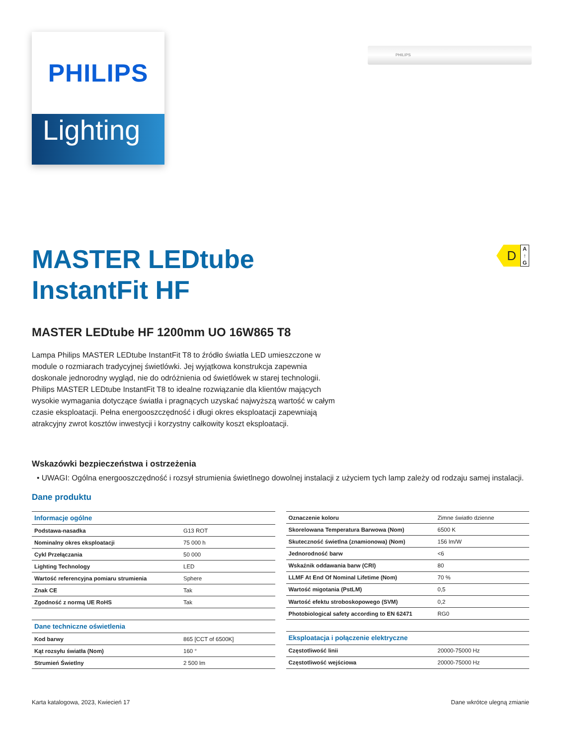PHILIPS
Lighting
PHILIPS
D
A
↑
G
MASTER LEDtube
InstantFit HF
MASTER LEDtube HF 1200mm UO 16W865 T8
Lampa Philips MASTER LEDtube InstantFit T8 to źródło światła LED umieszczone w module o rozmiarach tradycyjnej świetlówki. Jej wyjątkowa konstrukcja zapewnia doskonale jednorodny wygląd, nie do odróżnienia od świetlówek w starej technologii. Philips MASTER LEDtube InstantFit T8 to idealne rozwiązanie dla klientów mających wysokie wymagania dotyczące światła i pragnących uzyskać najwyższą wartość w całym czasie eksploatacji. Pełna energooszczędność i długi okres eksploatacji zapewniają atrakcyjny zwrot kosztów inwestycji i korzystny całkowity koszt eksploatacji.
Wskazówki bezpieczeństwa i ostrzeżenia
• UWAGI: Ogólna energooszczędność i rozsył strumienia świetlnego dowolnej instalacji z użyciem tych lamp zależy od rodzaju samej instalacji.
Dane produktu
| Informacje ogólne | |
| Podstawa-nasadka | G13 ROT |
| Nominalny okres eksploatacji | 75 000 h |
| Cykl Przełączania | 50 000 |
| Lighting Technology | LED |
| Wartość referencyjna pomiaru strumienia | Sphere |
| Znak CE | Tak |
| Zgodność z normą UE RoHS | Tak |
| Dane techniczne oświetlenia | |
| Kod barwy | 865 [CCT of 6500K] |
| Kąt rozsyłu światła (Nom) | 160 ° |
| Strumień Świetlny | 2 500 lm |
| Oznaczenie koloru | Zimne światło dzienne |
| Skorelowana Temperatura Barwowa (Nom) | 6500 K |
| Skuteczność świetlna (znamionowa) (Nom) | 156 lm/W |
| Jednorodność barw | <6 |
| Wskaźnik oddawania barw (CRI) | 80 |
| LLMF At End Of Nominal Lifetime (Nom) | 70 % |
| Wartość migotania (PstLM) | 0,5 |
| Wartość efektu stroboskopowego (SVM) | 0,2 |
| Photobiological safety according to EN 62471 | RG0 |
| Eksploatacja i połączenie elektryczne | |
| Częstotliwość linii | 20000-75000 Hz |
| Częstotliwość wejściowa | 20000-75000 Hz |
Karta katalogowa, 2023, Kwiecień 17 Dane wkrótce ulegną zmianie